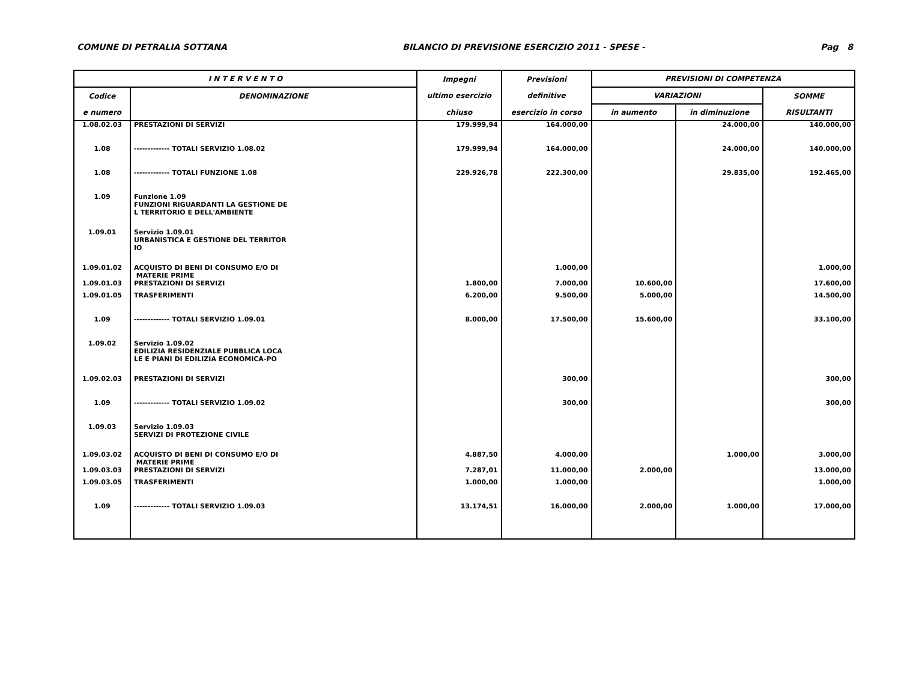COMUNE DI PETRALIA SOTTANA BILANCIO DI PREVISIONE ESERCIZIO 2011 - SPESE - Pag 8
| I N T E R V E N T O | | Impegni | Previsioni | PREVISIONI DI COMPETENZA | | |
| --- | --- | --- | --- | --- | --- | --- |
| Codice | DENOMINAZIONE | ultimo esercizio | definitive | VARIAZIONI | | SOMME |
| e numero | | chiuso | esercizio in corso | in aumento | in diminuzione | RISULTANTI |
| 1.08.02.03 | PRESTAZIONI DI SERVIZI | 179.999,94 | 164.000,00 | | 24.000,00 | 140.000,00 |
| 1.08 | ------------- TOTALI SERVIZIO 1.08.02 | 179.999,94 | 164.000,00 | | 24.000,00 | 140.000,00 |
| 1.08 | ------------- TOTALI FUNZIONE 1.08 | 229.926,78 | 222.300,00 | | 29.835,00 | 192.465,00 |
| 1.09 | Funzione 1.09 FUNZIONI RIGUARDANTI LA GESTIONE DE L TERRITORIO E DELL'AMBIENTE | | | | | |
| 1.09.01 | Servizio 1.09.01 URBANISTICA E GESTIONE DEL TERRITOR IO | | | | | |
| 1.09.01.02 | ACQUISTO DI BENI DI CONSUMO E/O DI MATERIE PRIME | | 1.000,00 | | | 1.000,00 |
| 1.09.01.03 | PRESTAZIONI DI SERVIZI | 1.800,00 | 7.000,00 | 10.600,00 | | 17.600,00 |
| 1.09.01.05 | TRASFERIMENTI | 6.200,00 | 9.500,00 | 5.000,00 | | 14.500,00 |
| 1.09 | ------------- TOTALI SERVIZIO 1.09.01 | 8.000,00 | 17.500,00 | 15.600,00 | | 33.100,00 |
| 1.09.02 | Servizio 1.09.02 EDILIZIA RESIDENZIALE PUBBLICA LOCA LE E PIANI DI EDILIZIA ECONOMICA-PO | | | | | |
| 1.09.02.03 | PRESTAZIONI DI SERVIZI | | 300,00 | | | 300,00 |
| 1.09 | ------------- TOTALI SERVIZIO 1.09.02 | | 300,00 | | | 300,00 |
| 1.09.03 | Servizio 1.09.03 SERVIZI DI PROTEZIONE CIVILE | | | | | |
| 1.09.03.02 | ACQUISTO DI BENI DI CONSUMO E/O DI MATERIE PRIME | 4.887,50 | 4.000,00 | | 1.000,00 | 3.000,00 |
| 1.09.03.03 | PRESTAZIONI DI SERVIZI | 7.287,01 | 11.000,00 | 2.000,00 | | 13.000,00 |
| 1.09.03.05 | TRASFERIMENTI | 1.000,00 | 1.000,00 | | | 1.000,00 |
| 1.09 | ------------- TOTALI SERVIZIO 1.09.03 | 13.174,51 | 16.000,00 | 2.000,00 | 1.000,00 | 17.000,00 |